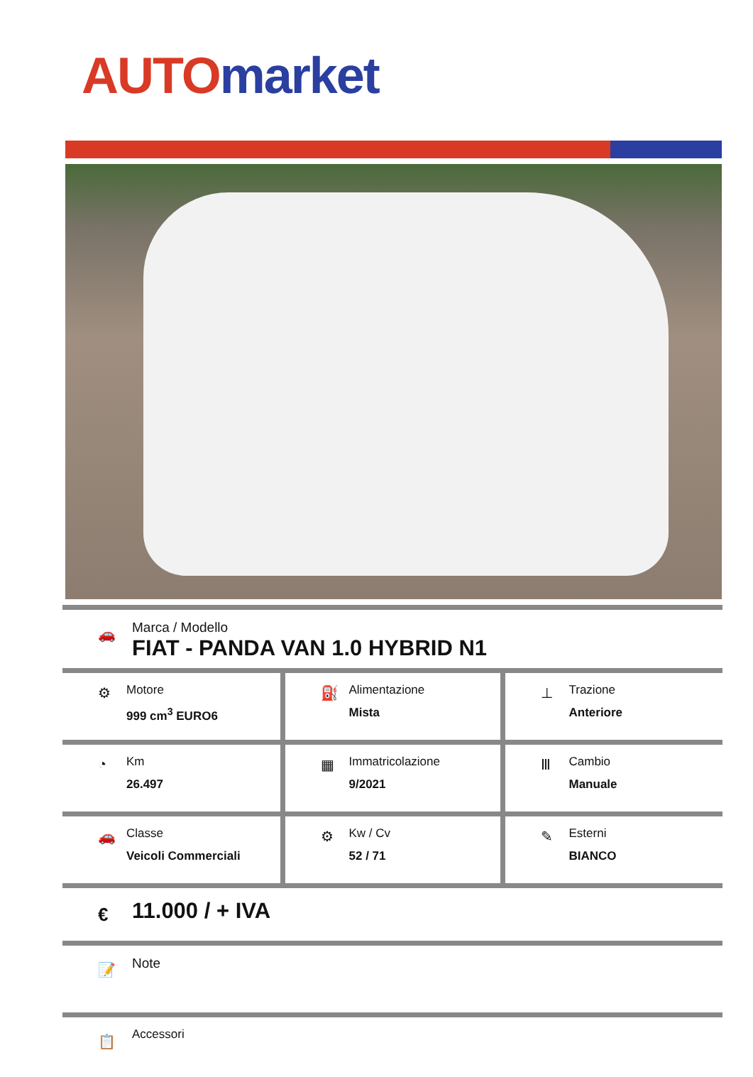AUTO market
🚗
Marca / Modello
FIAT - PANDA VAN 1.0 HYBRID N1
| ⚙ Motore 999 cm<sup>3</sup> EURO6 | ⛽ Alimentazione Mista | ⊥ Trazione Anteriore |
| ◔ Km 26.497 | ▦ Immatricolazione 9/2021 | Ⅲ Cambio Manuale |
| 🚗 Classe Veicoli Commerciali | ⚙ Kw / Cv 52 / 71 | ✎ Esterni BIANCO |
€ 11.000 / + IVA
📝 Note
📋 Accessori